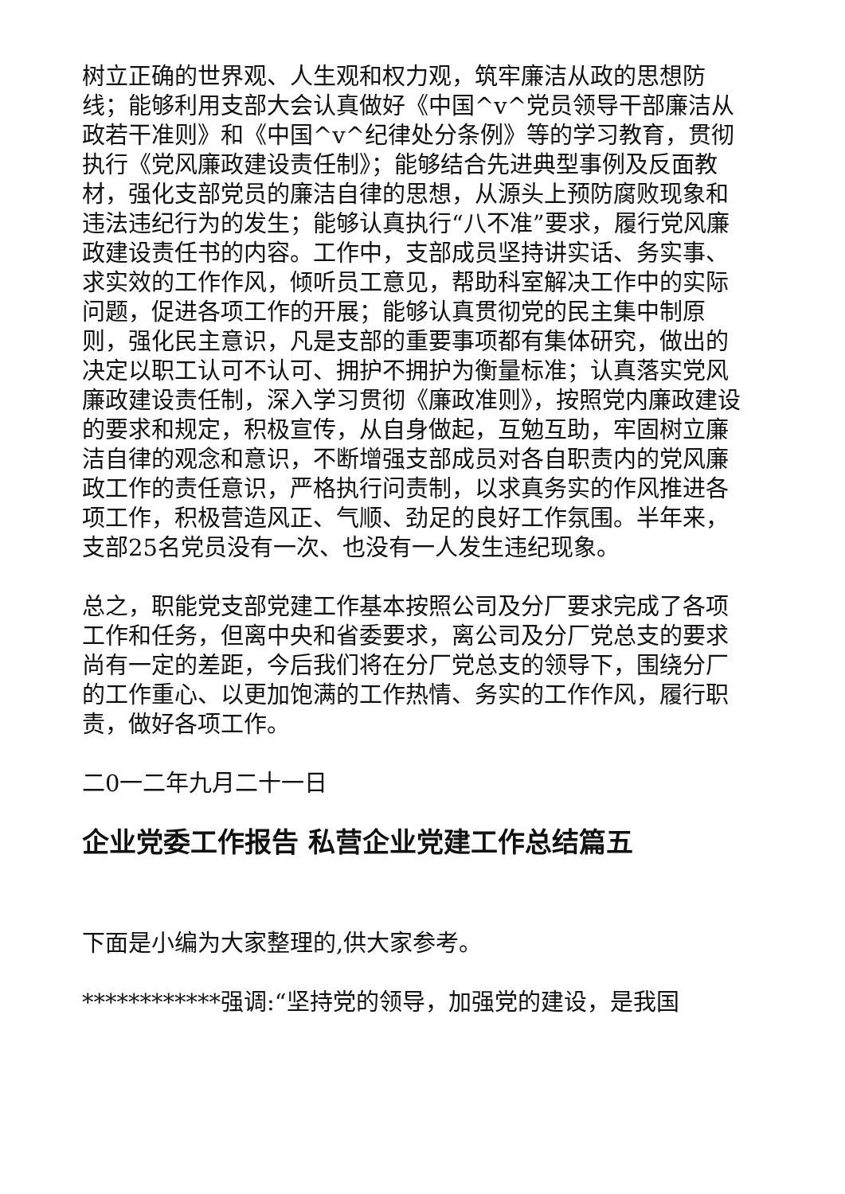树立正确的世界观、人生观和权力观，筑牢廉洁从政的思想防线；能够利用支部大会认真做好《中国^v^党员领导干部廉洁从政若干准则》和《中国^v^纪律处分条例》等的学习教育，贯彻执行《党风廉政建设责任制》；能够结合先进典型事例及反面教材，强化支部党员的廉洁自律的思想，从源头上预防腐败现象和违法违纪行为的发生；能够认真执行“八不准”要求，履行党风廉政建设责任书的内容。工作中，支部成员坚持讲实话、务实事、求实效的工作作风，倾听员工意见，帮助科室解决工作中的实际问题，促进各项工作的开展；能够认真贯彻党的民主集中制原则，强化民主意识，凡是支部的重要事项都有集体研究，做出的决定以职工认可不认可、拥护不拥护为衡量标准；认真落实党风廉政建设责任制，深入学习贯彻《廉政准则》，按照党内廉政建设的要求和规定，积极宣传，从自身做起，互勉互助，牢固树立廉洁自律的观念和意识，不断增强支部成员对各自职责内的党风廉政工作的责任意识，严格执行问责制，以求真务实的作风推进各项工作，积极营造风正、气顺、劲足的良好工作氛围。半年来，支部25名党员没有一次、也没有一人发生违纪现象。
总之，职能党支部党建工作基本按照公司及分厂要求完成了各项工作和任务，但离中央和省委要求，离公司及分厂党总支的要求尚有一定的差距，今后我们将在分厂党总支的领导下，围绕分厂的工作重心、以更加饱满的工作热情、务实的工作作风，履行职责，做好各项工作。
二0一二年九月二十一日
企业党委工作报告 私营企业党建工作总结篇五
下面是小编为大家整理的,供大家参考。
************强调:“坚持党的领导，加强党的建设，是我国